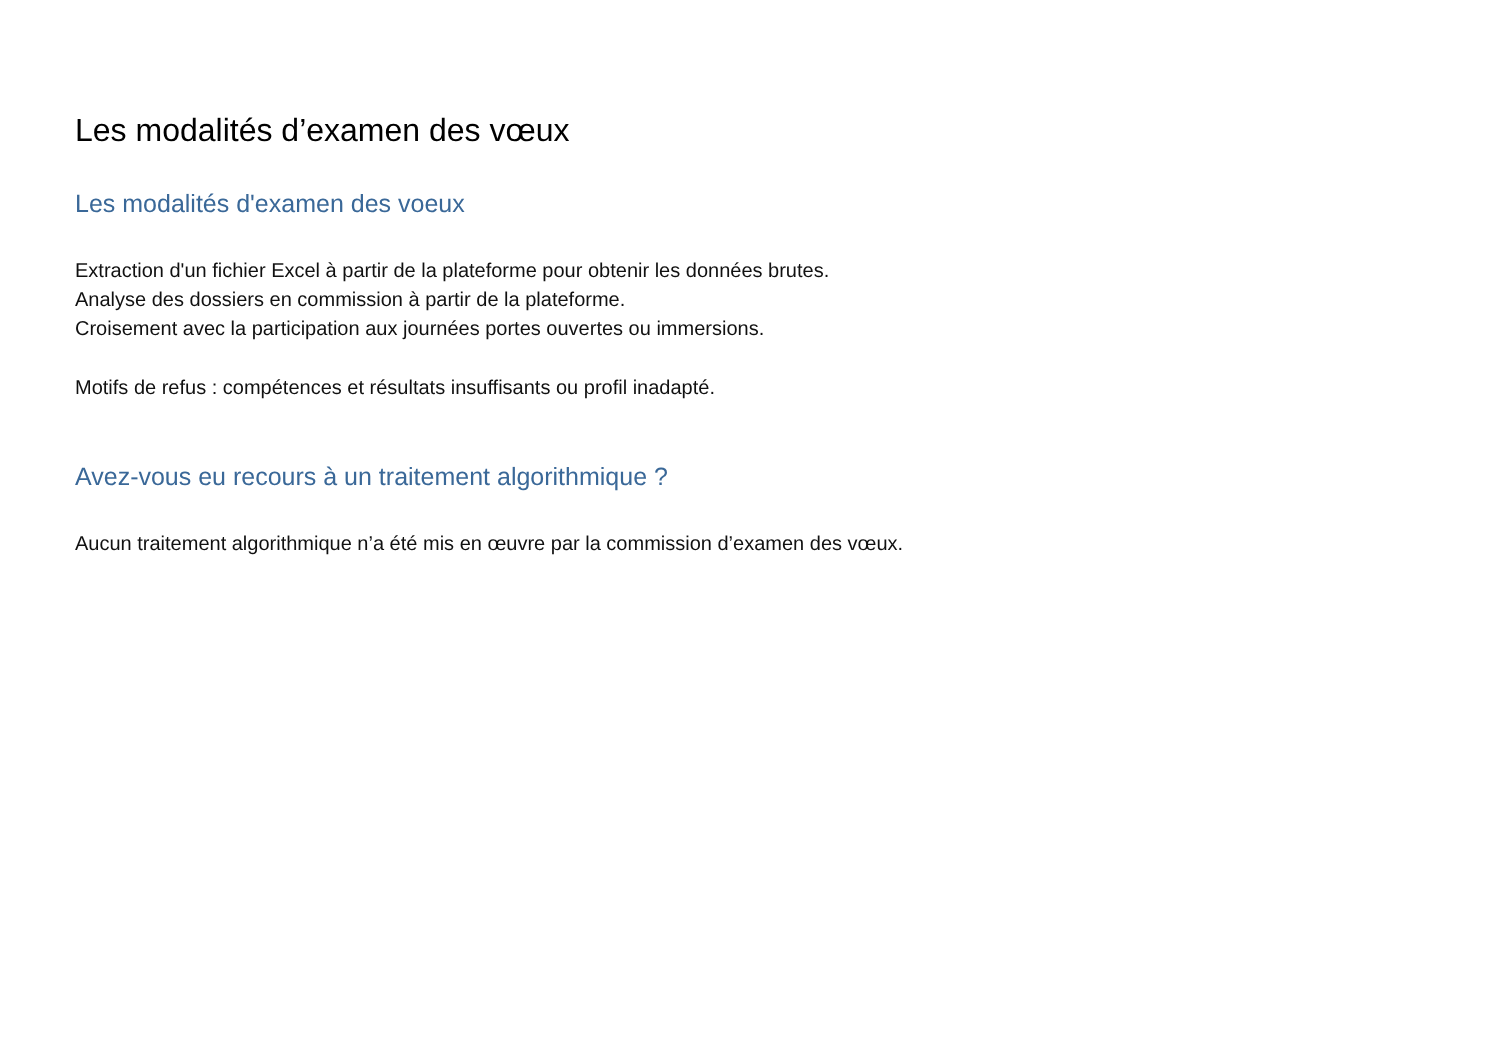Les modalités d’examen des vœux
Les modalités d'examen des voeux
Extraction d'un fichier Excel à partir de la plateforme pour obtenir les données brutes.
Analyse des dossiers en commission à partir de la plateforme.
Croisement avec la participation aux journées portes ouvertes ou immersions.
Motifs de refus : compétences et résultats insuffisants ou profil inadapté.
Avez-vous eu recours à un traitement algorithmique ?
Aucun traitement algorithmique n’a été mis en œuvre par la commission d’examen des vœux.